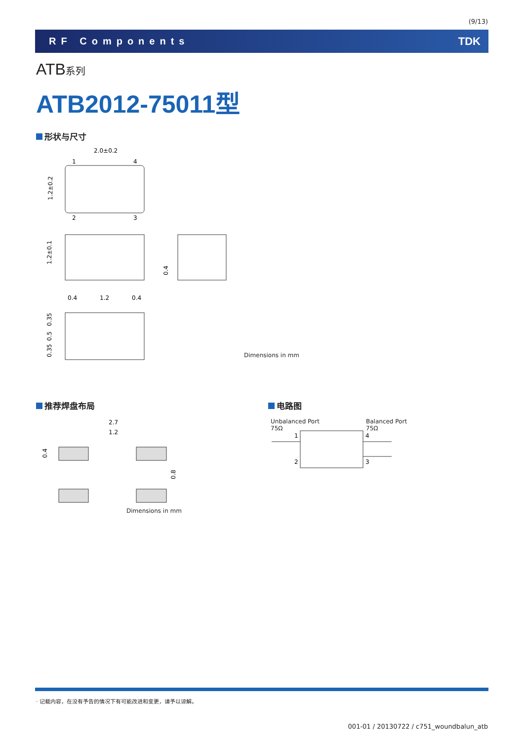(9/13)
RF Components TDK
ATB系列
ATB2012-75011型
形状与尺寸
2.0±0.2
1
4
2
3
1.2±0.2
1.2±0.1
0.4
0.4
1.2
0.4
0.35
0.5
0.35
Dimensions in mm
推荐焊盘布局
2.7
1.2
0.4
0.8
Dimensions in mm
电路图
Unbalanced Port
75Ω
Balanced Port
75Ω
1
4
2
3
· 记载内容，在没有予告的情况下有可能改进和变更，请予以谅解。
001-01 / 20130722 / c751_woundbalun_atb